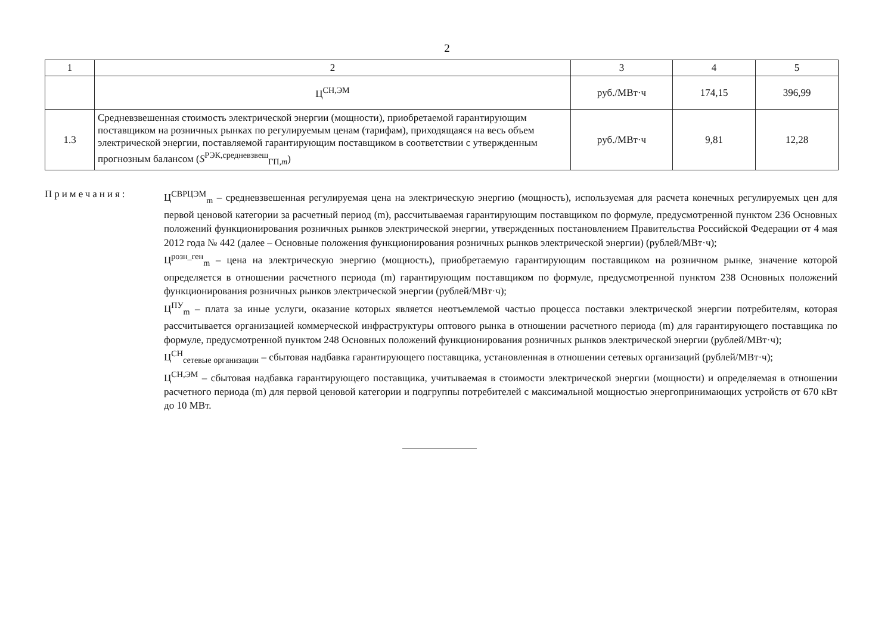2
| 1 | 2 | 3 | 4 | 5 |
| | Ц<sup>СН,ЭМ</sup> | руб./МВт·ч | 174,15 | 396,99 |
| 1.3 | Средневзвешенная стоимость электрической энергии (мощности), приобретаемой гарантирующим поставщиком на розничных рынках по регулируемым ценам (тарифам), приходящаяся на весь объем электрической энергии, поставляемой гарантирующим поставщиком в соответствии с утвержденным прогнозным балансом ( S<sup>РЭК,средневзвеш</sup><sub>ГП,m</sub>) | руб./МВт·ч | 9,81 | 12,28 |
Примечания: Ц<sup>СВРЦЭМ</sup><sub>m</sub> – средневзвешенная регулируемая цена на электрическую энергию (мощность), используемая для расчета конечных регулируемых цен для первой ценовой категории за расчетный период (m), рассчитываемая гарантирующим поставщиком по формуле, предусмотренной пунктом 236 Основных положений функционирования розничных рынков электрической энергии, утвержденных постановлением Правительства Российской Федерации от 4 мая 2012 года № 442 (далее – Основные положения функционирования розничных рынков электрической энергии) (рублей/МВт·ч);
Ц<sup>розн_ген</sup><sub>m</sub> – цена на электрическую энергию (мощность), приобретаемую гарантирующим поставщиком на розничном рынке, значение которой определяется в отношении расчетного периода (m) гарантирующим поставщиком по формуле, предусмотренной пунктом 238 Основных положений функционирования розничных рынков электрической энергии (рублей/МВт·ч);
Ц<sup>ПУ</sup><sub>m</sub> – плата за иные услуги, оказание которых является неотъемлемой частью процесса поставки электрической энергии потребителям, которая рассчитывается организацией коммерческой инфраструктуры оптового рынка в отношении расчетного периода (m) для гарантирующего поставщика по формуле, предусмотренной пунктом 248 Основных положений функционирования розничных рынков электрической энергии (рублей/МВт·ч);
Ц<sup>СН</sup><sub>сетевые организации</sub> – сбытовая надбавка гарантирующего поставщика, установленная в отношении сетевых организаций (рублей/МВт·ч);
Ц<sup>СН,ЭМ</sup> – сбытовая надбавка гарантирующего поставщика, учитываемая в стоимости электрической энергии (мощности) и определяемая в отношении расчетного периода (m) для первой ценовой категории и подгруппы потребителей с максимальной мощностью энергопринимающих устройств от 670 кВт до 10 МВт.